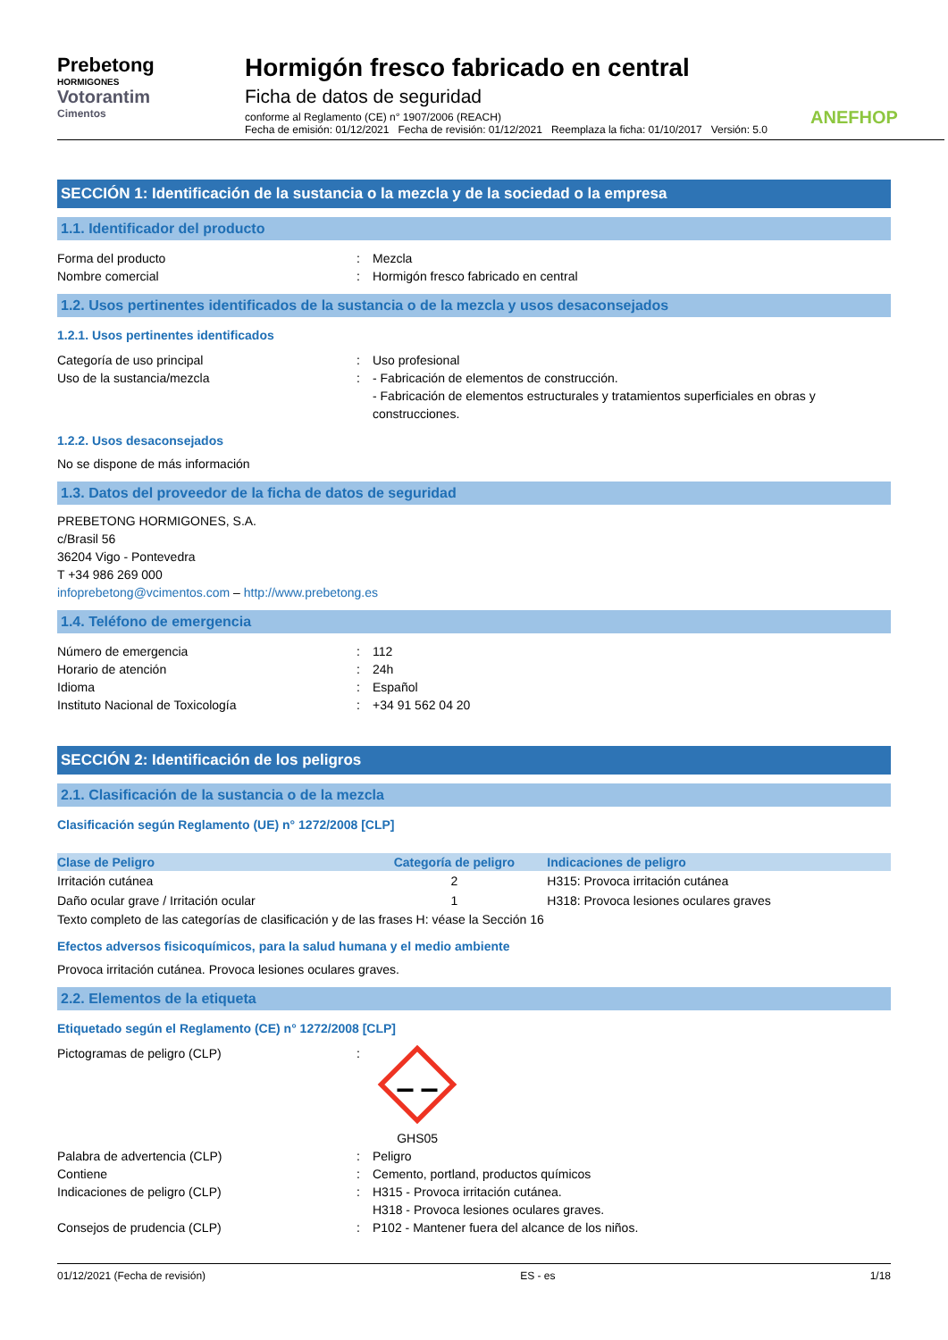Prebetong
HORMIGONES
Votorantim
Cimentos
Hormigón fresco fabricado en central
Ficha de datos de seguridad
conforme al Reglamento (CE) n° 1907/2006 (REACH)
Fecha de emisión: 01/12/2021 Fecha de revisión: 01/12/2021 Reemplaza la ficha: 01/10/2017 Versión: 5.0
ANEFHOP
SECCIÓN 1: Identificación de la sustancia o la mezcla y de la sociedad o la empresa
1.1. Identificador del producto
Forma del producto
:
Mezcla
Nombre comercial
:
Hormigón fresco fabricado en central
1.2. Usos pertinentes identificados de la sustancia o de la mezcla y usos desaconsejados
1.2.1. Usos pertinentes identificados
Categoría de uso principal
:
Uso profesional
Uso de la sustancia/mezcla
:
- Fabricación de elementos de construcción.
- Fabricación de elementos estructurales y tratamientos superficiales en obras y construcciones.
1.2.2. Usos desaconsejados
No se dispone de más información
1.3. Datos del proveedor de la ficha de datos de seguridad
PREBETONG HORMIGONES, S.A.
c/Brasil 56
36204 Vigo - Pontevedra
T +34 986 269 000
infoprebetong@vcimentos.com – http://www.prebetong.es
1.4. Teléfono de emergencia
Número de emergencia
:
112
Horario de atención
:
24h
Idioma
:
Español
Instituto Nacional de Toxicología
:
+34 91 562 04 20
SECCIÓN 2: Identificación de los peligros
2.1. Clasificación de la sustancia o de la mezcla
Clasificación según Reglamento (UE) n° 1272/2008 [CLP]
| Clase de Peligro | Categoría de peligro | Indicaciones de peligro |
| --- | --- | --- |
| Irritación cutánea | 2 | H315: Provoca irritación cutánea |
| Daño ocular grave / Irritación ocular | 1 | H318: Provoca lesiones oculares graves |
Texto completo de las categorías de clasificación y de las frases H: véase la Sección 16
Efectos adversos fisicoquímicos, para la salud humana y el medio ambiente
Provoca irritación cutánea. Provoca lesiones oculares graves.
2.2. Elementos de la etiqueta
Etiquetado según el Reglamento (CE) n° 1272/2008 [CLP]
Pictogramas de peligro (CLP)
:
GHS05
Palabra de advertencia (CLP)
:
Peligro
Contiene
:
Cemento, portland, productos químicos
Indicaciones de peligro (CLP)
:
H315 - Provoca irritación cutánea.
H318 - Provoca lesiones oculares graves.
Consejos de prudencia (CLP)
:
P102 - Mantener fuera del alcance de los niños.
01/12/2021 (Fecha de revisión) ES - es 1/18